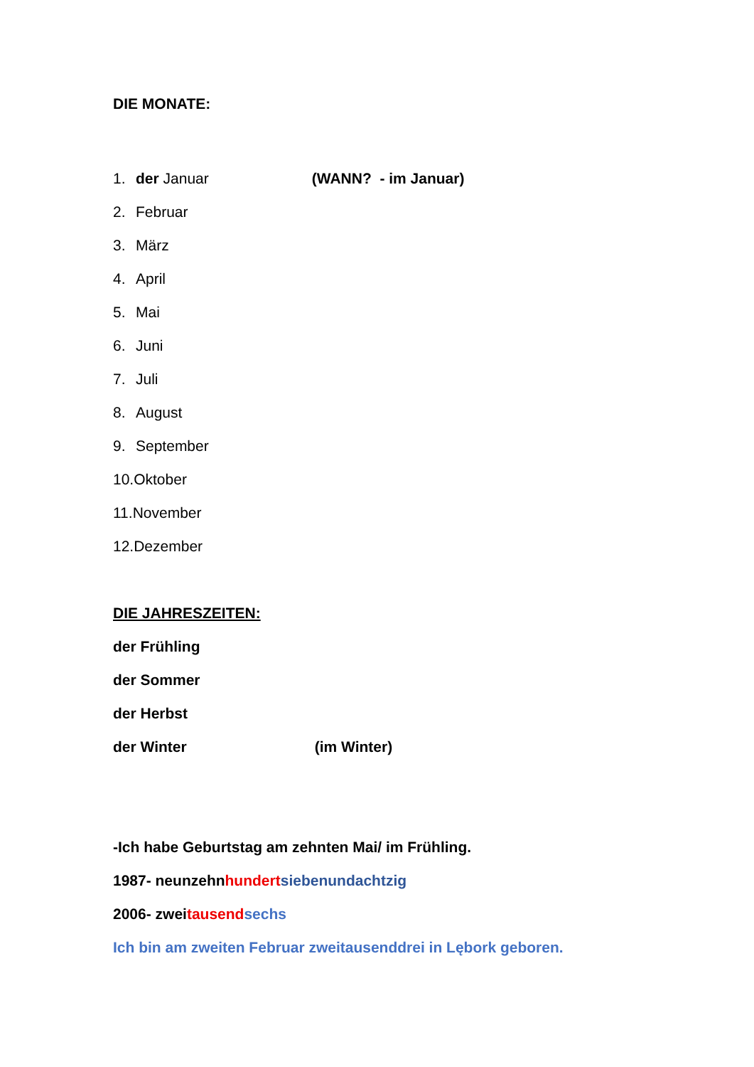DIE MONATE:
1. der Januar (WANN? - im Januar)
2. Februar
3. März
4. April
5. Mai
6. Juni
7. Juli
8. August
9. September
10.Oktober
11.November
12.Dezember
DIE JAHRESZEITEN:
der Frühling
der Sommer
der Herbst
der Winter (im Winter)
-Ich habe Geburtstag am zehnten Mai/ im Frühling.
1987- neunzehnhundert siebenundachtzig
2006- zweitausend sechs
Ich bin am zweiten Februar zweitausenddrei in Lębork geboren.